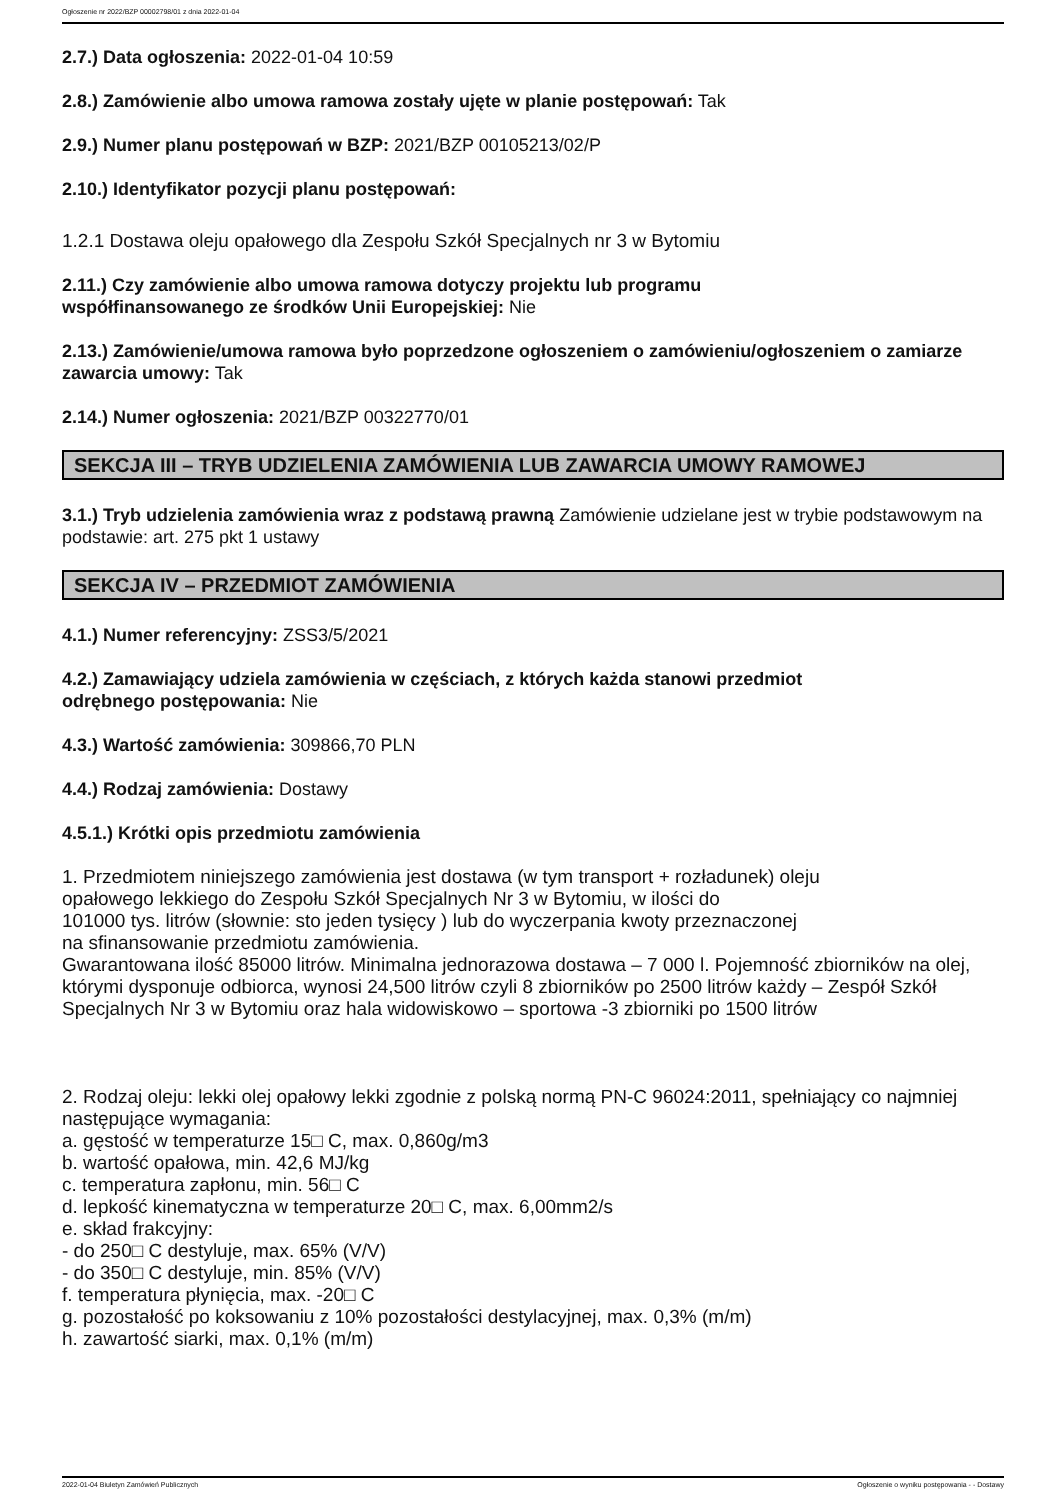Ogłoszenie nr 2022/BZP 00002798/01 z dnia 2022-01-04
2.7.) Data ogłoszenia: 2022-01-04 10:59
2.8.) Zamówienie albo umowa ramowa zostały ujęte w planie postępowań: Tak
2.9.) Numer planu postępowań w BZP: 2021/BZP 00105213/02/P
2.10.) Identyfikator pozycji planu postępowań:
1.2.1 Dostawa oleju opałowego dla Zespołu Szkół Specjalnych nr 3 w Bytomiu
2.11.) Czy zamówienie albo umowa ramowa dotyczy projektu lub programu
współfinansowanego ze środków Unii Europejskiej: Nie
2.13.) Zamówienie/umowa ramowa było poprzedzone ogłoszeniem o zamówieniu/ogłoszeniem o zamiarze zawarcia umowy: Tak
2.14.) Numer ogłoszenia: 2021/BZP 00322770/01
SEKCJA III – TRYB UDZIELENIA ZAMÓWIENIA LUB ZAWARCIA UMOWY RAMOWEJ
3.1.) Tryb udzielenia zamówienia wraz z podstawą prawną Zamówienie udzielane jest w trybie podstawowym na podstawie: art. 275 pkt 1 ustawy
SEKCJA IV – PRZEDMIOT ZAMÓWIENIA
4.1.) Numer referencyjny: ZSS3/5/2021
4.2.) Zamawiający udziela zamówienia w częściach, z których każda stanowi przedmiot
odrębnego postępowania: Nie
4.3.) Wartość zamówienia: 309866,70 PLN
4.4.) Rodzaj zamówienia: Dostawy
4.5.1.) Krótki opis przedmiotu zamówienia
1. Przedmiotem niniejszego zamówienia jest dostawa (w tym transport + rozładunek) oleju
opałowego lekkiego do Zespołu Szkół Specjalnych Nr 3 w Bytomiu, w ilości do
101000 tys. litrów (słownie: sto jeden tysięcy ) lub do wyczerpania kwoty przeznaczonej
na sfinansowanie przedmiotu zamówienia.
Gwarantowana ilość 85000 litrów. Minimalna jednorazowa dostawa – 7 000 l. Pojemność zbiorników na olej, którymi dysponuje odbiorca, wynosi 24,500 litrów czyli 8 zbiorników po 2500 litrów każdy – Zespół Szkół Specjalnych Nr 3 w Bytomiu oraz hala widowiskowo – sportowa -3 zbiorniki po 1500 litrów
2. Rodzaj oleju: lekki olej opałowy lekki zgodnie z polską normą PN-C 96024:2011, spełniający co najmniej następujące wymagania:
a. gęstość w temperaturze 15□ C, max. 0,860g/m3
b. wartość opałowa, min. 42,6 MJ/kg
c. temperatura zapłonu, min. 56□ C
d. lepkość kinematyczna w temperaturze 20□ C, max. 6,00mm2/s
e. skład frakcyjny:
- do 250□ C destyluje, max. 65% (V/V)
- do 350□ C destyluje, min. 85% (V/V)
f. temperatura płynięcia, max. -20□ C
g. pozostałość po koksowaniu z 10% pozostałości destylacyjnej, max. 0,3% (m/m)
h. zawartość siarki, max. 0,1% (m/m)
2022-01-04 Biuletyn Zamówień Publicznych Ogłoszenie o wyniku postępowania - - Dostawy